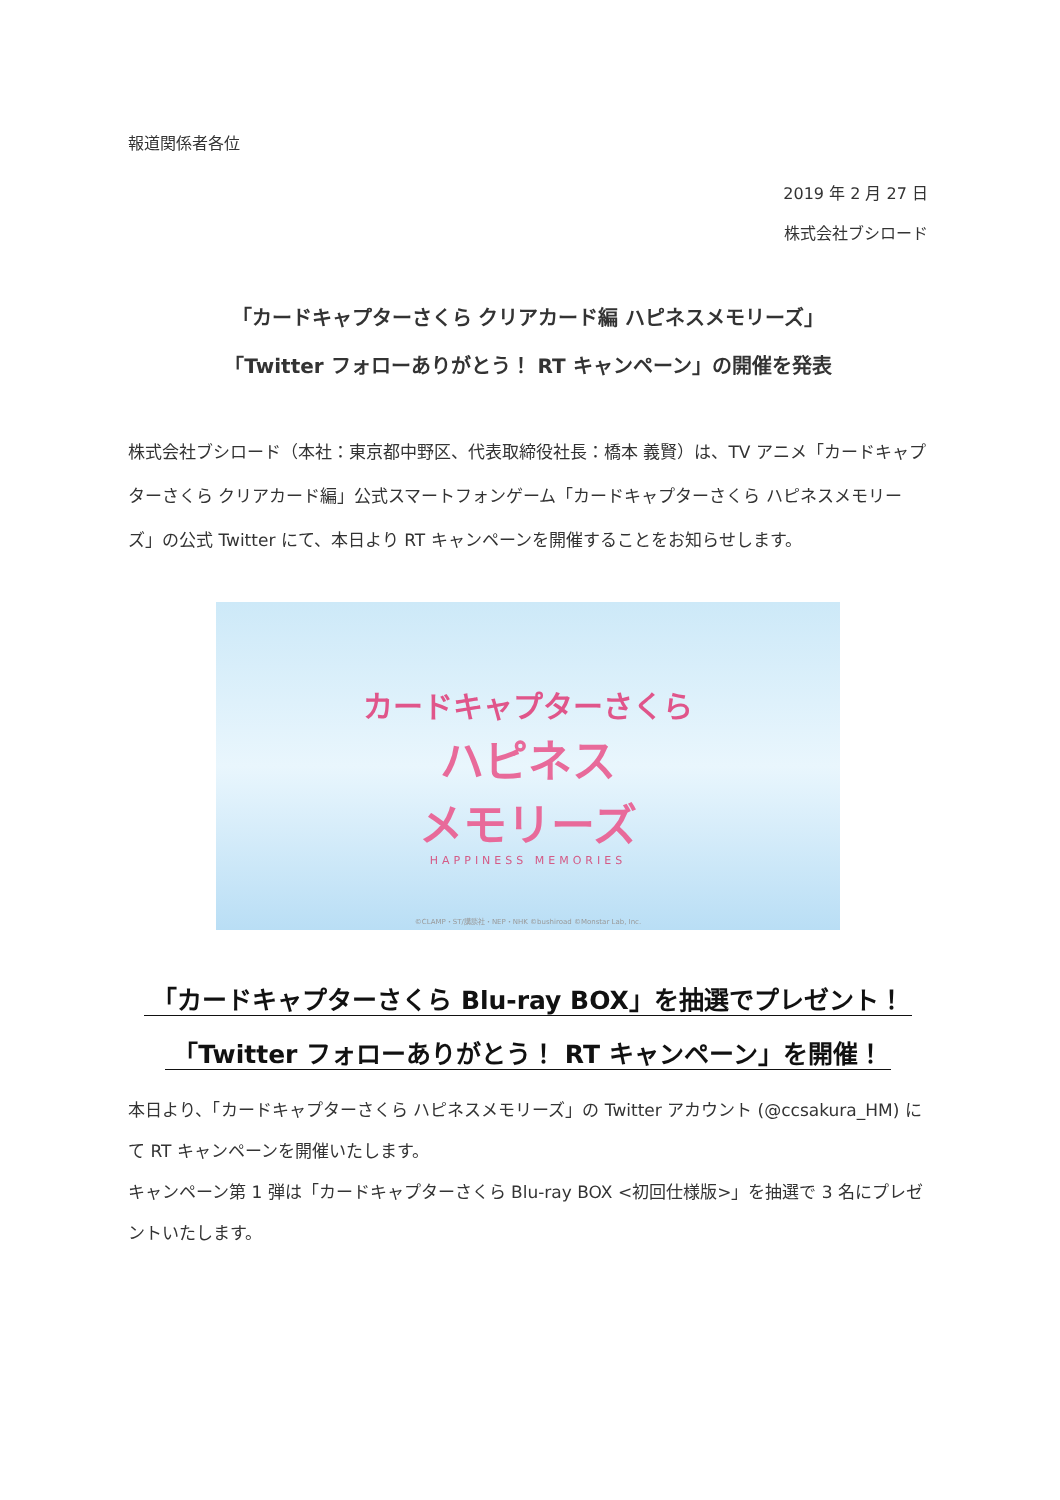報道関係者各位
2019 年 2 月 27 日
株式会社ブシロード
「カードキャプターさくら クリアカード編 ハピネスメモリーズ」
「Twitter フォローありがとう！ RT キャンペーン」の開催を発表
株式会社ブシロード（本社：東京都中野区、代表取締役社長：橋本 義賢）は、TV アニメ「カードキャプターさくら クリアカード編」公式スマートフォンゲーム「カードキャプターさくら ハピネスメモリーズ」の公式 Twitter にて、本日より RT キャンペーンを開催することをお知らせします。
カードキャプターさくら
ハピネス
メモリーズ
HAPPINESS MEMORIES
©CLAMP・ST/講談社・NEP・NHK ©bushiroad ©Monstar Lab, Inc.
「カードキャプターさくら Blu-ray BOX」を抽選でプレゼント！
「Twitter フォローありがとう！ RT キャンペーン」を開催！
本日より、「カードキャプターさくら ハピネスメモリーズ」の Twitter アカウント (@ccsakura_HM) にて RT キャンペーンを開催いたします。
キャンペーン第 1 弾は「カードキャプターさくら Blu-ray BOX <初回仕様版>」を抽選で 3 名にプレゼントいたします。